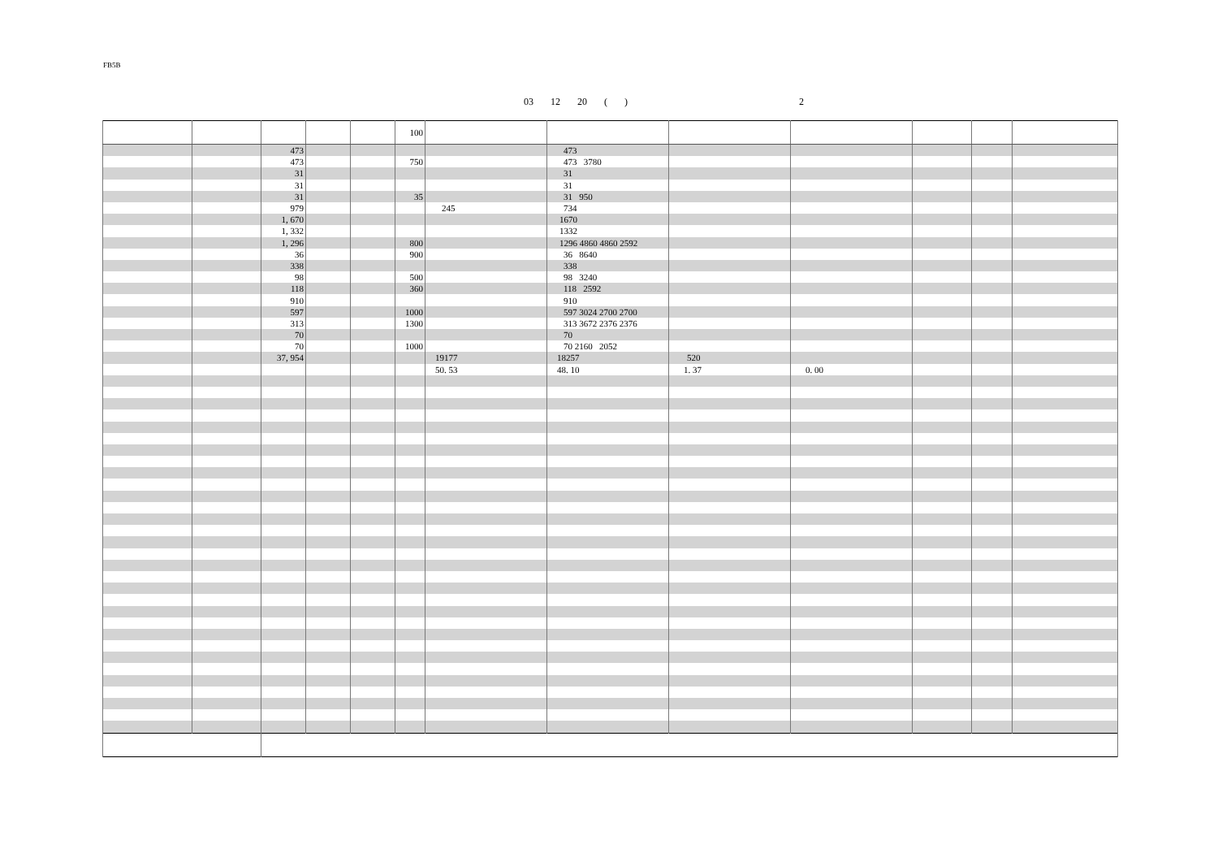FB5B
03 12 20 ( ) 2
| | | | | | 100 | | | | | | | |
| | | 473 | | | | | 473 | | | | | |
| | | 473 | | | 750 | | 473 3780 | | | | | |
| | | 31 | | | | | 31 | | | | | |
| | | 31 | | | | | 31 | | | | | |
| | | 31 | | | 35 | | 31 950 | | | | | |
| | | 979 | | | | 245 | 734 | | | | | |
| | | 1, 670 | | | | | 1670 | | | | | |
| | | 1, 332 | | | | | 1332 | | | | | |
| | | 1, 296 | | | 800 | | 1296 4860 4860 2592 | | | | | |
| | | 36 | | | 900 | | 36 8640 | | | | | |
| | | 338 | | | | | 338 | | | | | |
| | | 98 | | | 500 | | 98 3240 | | | | | |
| | | 118 | | | 360 | | 118 2592 | | | | | |
| | | 910 | | | | | 910 | | | | | |
| | | 597 | | | 1000 | | 597 3024 2700 2700 | | | | | |
| | | 313 | | | 1300 | | 313 3672 2376 2376 | | | | | |
| | | 70 | | | | | 70 | | | | | |
| | | 70 | | | 1000 | | 70 2160 2052 | | | | | |
| | | 37, 954 | | | | 19177 | 18257 | 520 | | | | |
| | | | | | | 50. 53 | 48. 10 | 1. 37 | 0. 00 | | | |